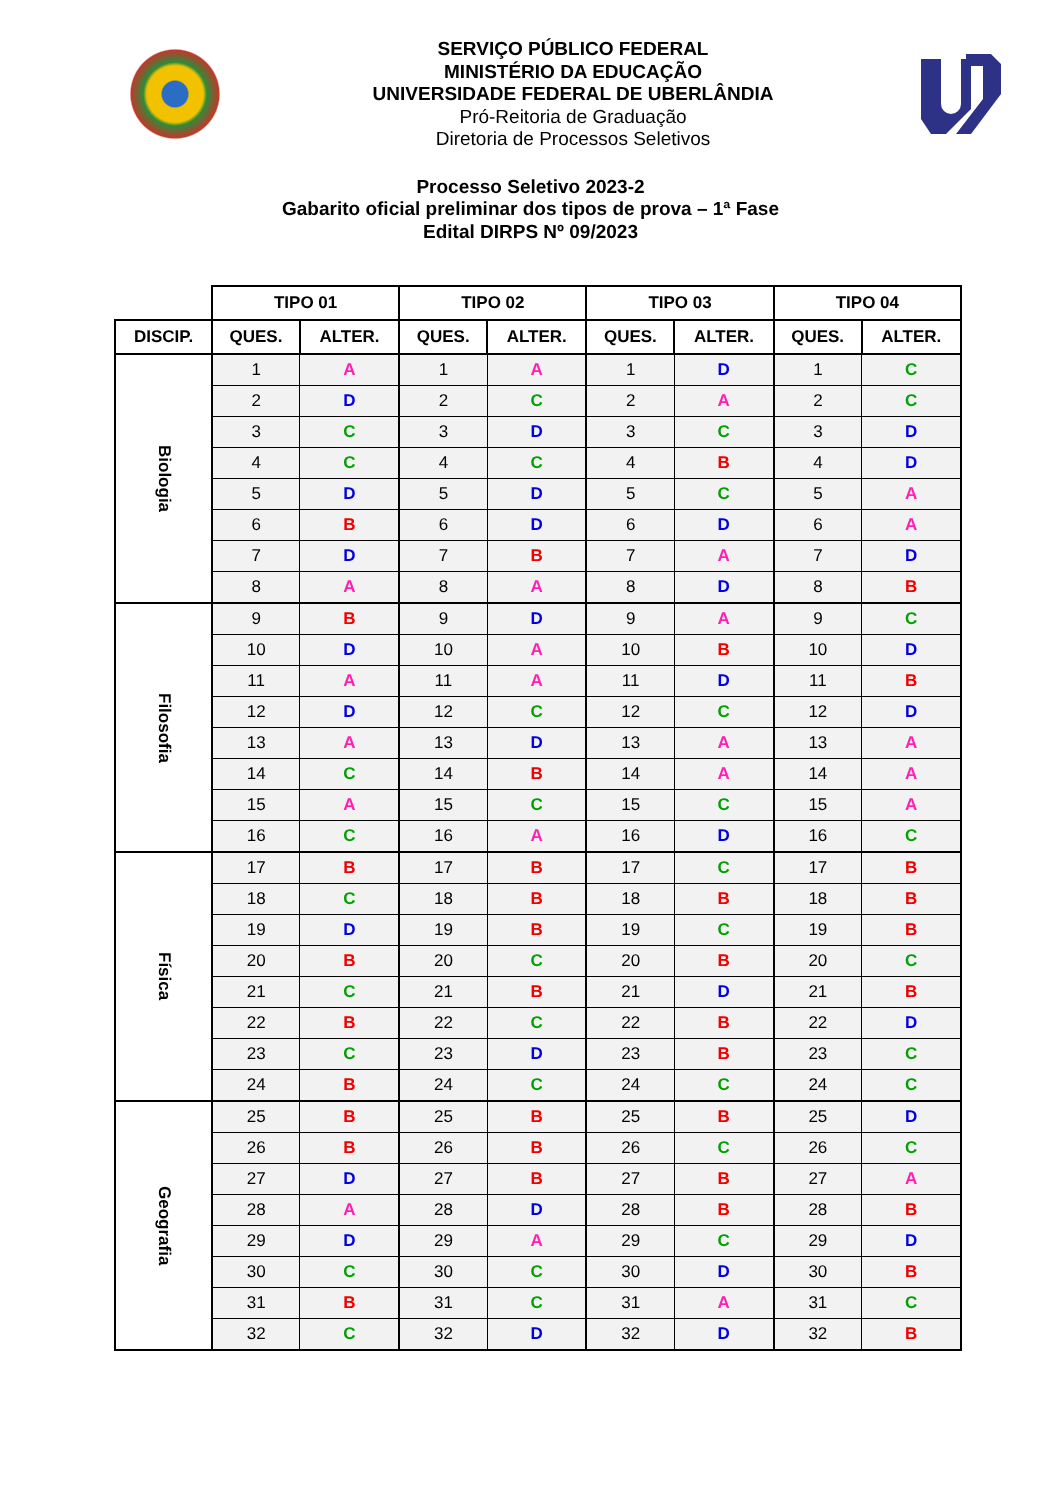SERVIÇO PÚBLICO FEDERAL
MINISTÉRIO DA EDUCAÇÃO
UNIVERSIDADE FEDERAL DE UBERLÂNDIA
Pró-Reitoria de Graduação
Diretoria de Processos Seletivos
Processo Seletivo 2023-2
Gabarito oficial preliminar dos tipos de prova – 1ª Fase
Edital DIRPS Nº 09/2023
| | TIPO 01 | | TIPO 02 | | TIPO 03 | | TIPO 04 | |
| --- | --- | --- | --- | --- | --- | --- | --- | --- |
| DISCIP. | QUES. | ALTER. | QUES. | ALTER. | QUES. | ALTER. | QUES. | ALTER. |
| Biologia | 1 | A | 1 | A | 1 | D | 1 | C |
| | 2 | D | 2 | C | 2 | A | 2 | C |
| | 3 | C | 3 | D | 3 | C | 3 | D |
| | 4 | C | 4 | C | 4 | B | 4 | D |
| | 5 | D | 5 | D | 5 | C | 5 | A |
| | 6 | B | 6 | D | 6 | D | 6 | A |
| | 7 | D | 7 | B | 7 | A | 7 | D |
| | 8 | A | 8 | A | 8 | D | 8 | B |
| Filosofia | 9 | B | 9 | D | 9 | A | 9 | C |
| | 10 | D | 10 | A | 10 | B | 10 | D |
| | 11 | A | 11 | A | 11 | D | 11 | B |
| | 12 | D | 12 | C | 12 | C | 12 | D |
| | 13 | A | 13 | D | 13 | A | 13 | A |
| | 14 | C | 14 | B | 14 | A | 14 | A |
| | 15 | A | 15 | C | 15 | C | 15 | A |
| | 16 | C | 16 | A | 16 | D | 16 | C |
| Física | 17 | B | 17 | B | 17 | C | 17 | B |
| | 18 | C | 18 | B | 18 | B | 18 | B |
| | 19 | D | 19 | B | 19 | C | 19 | B |
| | 20 | B | 20 | C | 20 | B | 20 | C |
| | 21 | C | 21 | B | 21 | D | 21 | B |
| | 22 | B | 22 | C | 22 | B | 22 | D |
| | 23 | C | 23 | D | 23 | B | 23 | C |
| | 24 | B | 24 | C | 24 | C | 24 | C |
| Geografia | 25 | B | 25 | B | 25 | B | 25 | D |
| | 26 | B | 26 | B | 26 | C | 26 | C |
| | 27 | D | 27 | B | 27 | B | 27 | A |
| | 28 | A | 28 | D | 28 | B | 28 | B |
| | 29 | D | 29 | A | 29 | C | 29 | D |
| | 30 | C | 30 | C | 30 | D | 30 | B |
| | 31 | B | 31 | C | 31 | A | 31 | C |
| | 32 | C | 32 | D | 32 | D | 32 | B |